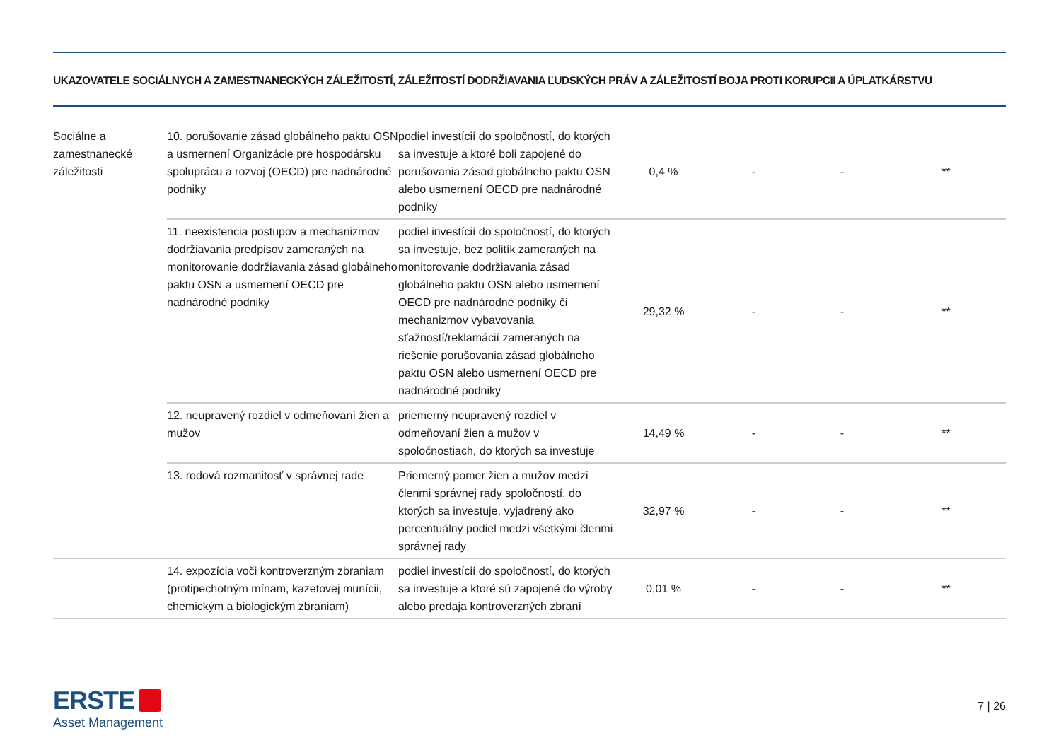UKAZOVATELE SOCIÁLNYCH A ZAMESTNANECKÝCH ZÁLEŽITOSTÍ, ZÁLEŽITOSTÍ DODRŽIAVANIA ĽUDSKÝCH PRÁV A ZÁLEŽITOSTÍ BOJA PROTI KORUPCII A ÚPLATKÁRSTVU
| Sociálne a zamestnanecké záležitosti | 10. porušovanie zásad globálneho paktu OSN a usmernení Organizácie pre hospodársku spoluprácu a rozvoj (OECD) pre nadnárodné podniky | podiel investícií do spoločností, do ktorých sa investuje a ktoré boli zapojené do porušovania zásad globálneho paktu OSN alebo usmernení OECD pre nadnárodné podniky | 0,4 % | - | - | ** |
| | 11. neexistencia postupov a mechanizmov dodržiavania predpisov zameraných na monitorovanie dodržiavania zásad globálneho paktu OSN a usmernení OECD pre nadnárodné podniky | podiel investícií do spoločností, do ktorých sa investuje, bez politík zameraných na monitorovanie dodržiavania zásad globálneho paktu OSN alebo usmernení OECD pre nadnárodné podniky či mechanizmov vybavovania sťažností/reklamácií zameraných na riešenie porušovania zásad globálneho paktu OSN alebo usmernení OECD pre nadnárodné podniky | 29,32 % | - | - | ** |
| | 12. neupravený rozdiel v odmeňovaní žien a mužov | priemerný neupravený rozdiel v odmeňovaní žien a mužov v spoločnostiach, do ktorých sa investuje | 14,49 % | - | - | ** |
| | 13. rodová rozmanitosť v správnej rade | Priemerný pomer žien a mužov medzi členmi správnej rady spoločností, do ktorých sa investuje, vyjadrený ako percentuálny podiel medzi všetkými členmi správnej rady | 32,97 % | - | - | ** |
| | 14. expozícia voči kontroverzným zbraniam (protipechotným mínam, kazetovej munícii, chemickým a biologickým zbraniam) | podiel investícií do spoločností, do ktorých sa investuje a ktoré sú zapojené do výroby alebo predaja kontroverzných zbraní | 0,01 % | - | - | ** |
ERSTE
Asset Management
7 | 26